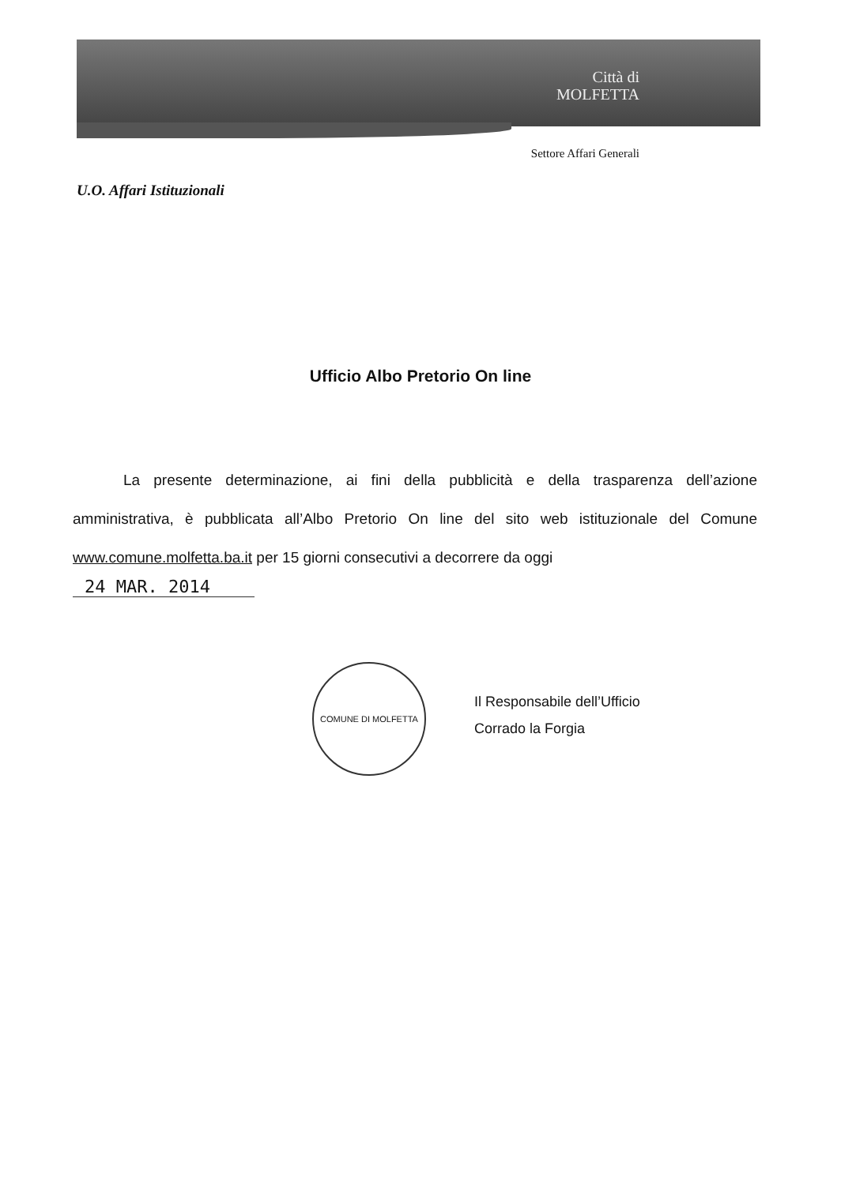Città di
MOLFETTA
Settore Affari Generali
U.O. Affari Istituzionali
Ufficio Albo Pretorio On line
La presente determinazione, ai fini della pubblicità e della trasparenza dell’azione amministrativa, è pubblicata all’Albo Pretorio On line del sito web istituzionale del Comune www.comune.molfetta.ba.it per 15 giorni consecutivi a decorrere da oggi
24 MAR. 2014
Il Responsabile dell’Ufficio
Corrado la Forgia
COMUNE DI MOLFETTA